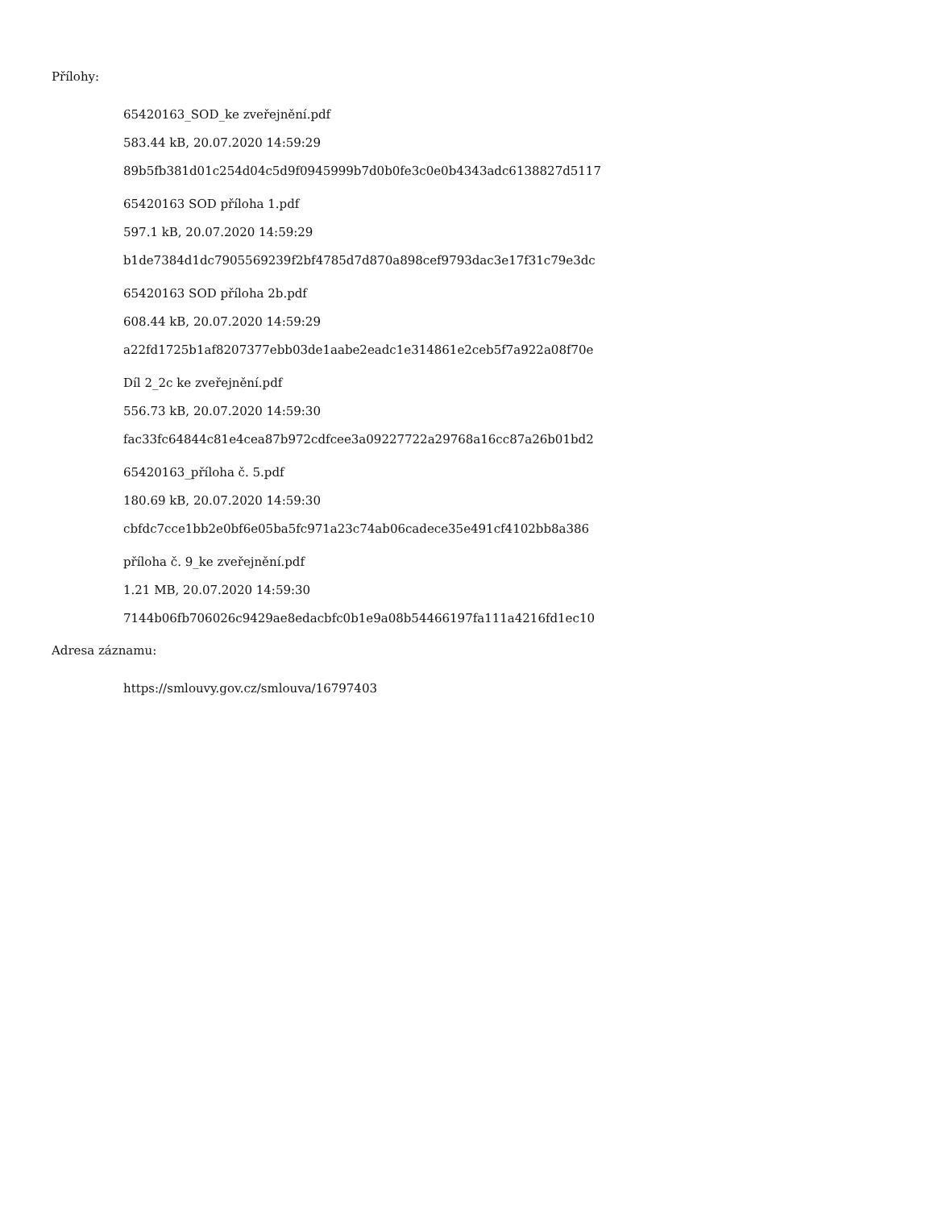Přílohy:
65420163_SOD_ke zveřejnění.pdf
583.44 kB, 20.07.2020 14:59:29
89b5fb381d01c254d04c5d9f0945999b7d0b0fe3c0e0b4343adc6138827d5117
65420163 SOD příloha 1.pdf
597.1 kB, 20.07.2020 14:59:29
b1de7384d1dc7905569239f2bf4785d7d870a898cef9793dac3e17f31c79e3dc
65420163 SOD příloha 2b.pdf
608.44 kB, 20.07.2020 14:59:29
a22fd1725b1af8207377ebb03de1aabe2eadc1e314861e2ceb5f7a922a08f70e
Díl 2_2c ke zveřejnění.pdf
556.73 kB, 20.07.2020 14:59:30
fac33fc64844c81e4cea87b972cdfcee3a09227722a29768a16cc87a26b01bd2
65420163_příloha č. 5.pdf
180.69 kB, 20.07.2020 14:59:30
cbfdc7cce1bb2e0bf6e05ba5fc971a23c74ab06cadece35e491cf4102bb8a386
příloha č. 9_ke zveřejnění.pdf
1.21 MB, 20.07.2020 14:59:30
7144b06fb706026c9429ae8edacbfc0b1e9a08b54466197fa111a4216fd1ec10
Adresa záznamu:
https://smlouvy.gov.cz/smlouva/16797403